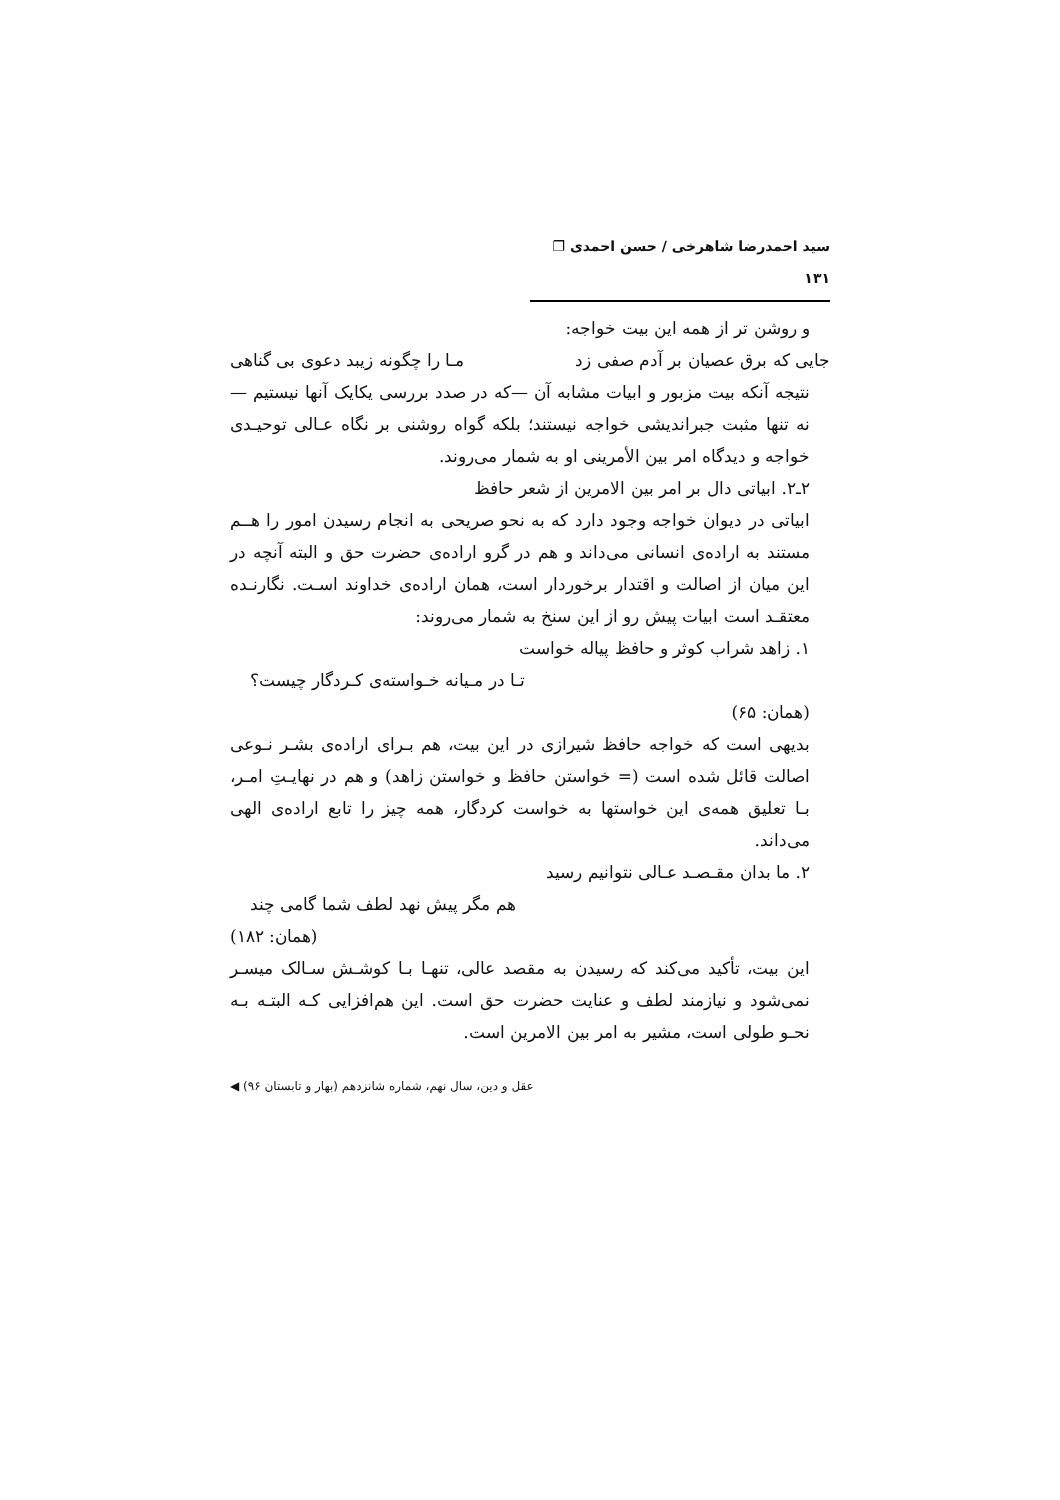سید احمدرضا شاهرخی / حسن احمدی ❐ ۱۳۱
و روشن تر از همه این بیت خواجه:
جایی که برق عصیان بر آدم صفی زد مـا را چگونه زیبد دعوی بی گناهی
نتیجه آنکه بیت مزبور و ابیات مشابه آن —که در صدد بررسی یکایک آنها نیستیم —نه تنها مثبت جبراندیشی خواجه نیستند؛ بلکه گواه روشنی بر نگاه عـالی توحیـدی خواجه و دیدگاه امر بین الأمرینی او به شمار می‌روند.
۲ـ۲. ابیاتی دال بر امر بین الامرین از شعر حافظ
ابیاتی در دیوان خواجه وجود دارد که به نحو صریحی به انجام رسیدن امور را هــم مستند به اراده‌ی انسانی می‌داند و هم در گرو اراده‌ی حضرت حق و البته آنچه در این میان از اصالت و اقتدار برخوردار است، همان اراده‌ی خداوند اسـت. نگارنـده معتقـد است ابیات پیش رو از این سنخ به شمار می‌روند:
۱. زاهد شراب کوثر و حافظ پیاله خواست
تـا در مـیانه خـواسته‌ی کـردگار چیست؟
(همان: ۶۵)
بدیهی است که خواجه حافظ شیرازی در این بیت، هم بـرای اراده‌ی بشـر نـوعی اصالت قائل شده است (= خواستن حافظ و خواستن زاهد) و هم در نهایـتِ امـر، بـا تعلیق همه‌ی این خواستها به خواست کردگار، همه چیز را تابع اراده‌ی الهی می‌داند.
۲. ما بدان مقـصـد عـالی نتوانیم رسید
هم مگر پیش نهد لطف شما گامی چند
(همان: ۱۸۲)
این بیت، تأکید می‌کند که رسیدن به مقصد عالی، تنهـا بـا کوشـش سـالک میسـر نمی‌شود و نیازمند لطف و عنایت حضرت حق است. این هم‌افزایی کـه البتـه بـه نحـو طولی است، مشیر به امر بین الامرین است.
عقل و دین، سال نهم، شماره شانزدهم (بهار و تابستان ۹۶) ◀